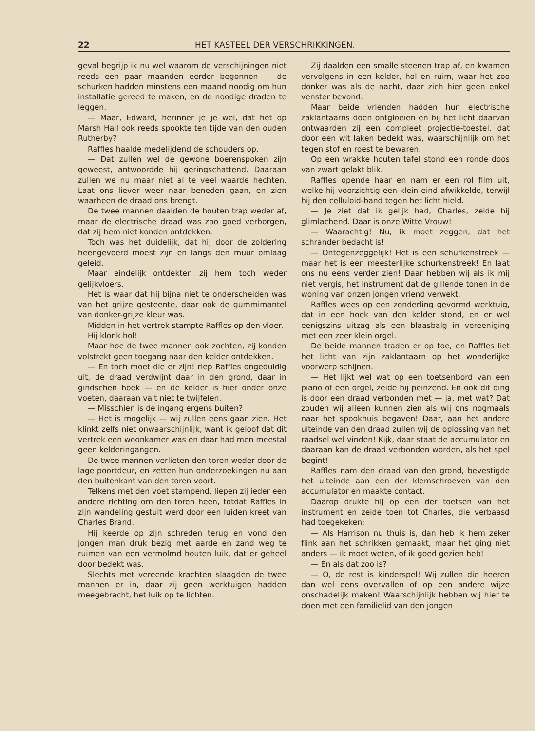22 HET KASTEEL DER VERSCHRIKKINGEN.
geval begrijp ik nu wel waarom de verschijningen niet reeds een paar maanden eerder begonnen — de schurken hadden minstens een maand noodig om hun installatie gereed te maken, en de noodige draden te leggen.
— Maar, Edward, herinner je je wel, dat het op Marsh Hall ook reeds spookte ten tijde van den ouden Rutherby?
Raffles haalde medelijdend de schouders op.
— Dat zullen wel de gewone boerenspoken zijn geweest, antwoordde hij geringschattend. Daaraan zullen we nu maar niet al te veel waarde hechten. Laat ons liever weer naar beneden gaan, en zien waarheen de draad ons brengt.
De twee mannen daalden de houten trap weder af, maar de electrische draad was zoo goed verborgen, dat zij hem niet konden ontdekken.
Toch was het duidelijk, dat hij door de zoldering heengevoerd moest zijn en langs den muur omlaag geleid.
Maar eindelijk ontdekten zij hem toch weder gelijkvloers.
Het is waar dat hij bijna niet te onderscheiden was van het grijze gesteente, daar ook de gummimantel van donker-grijze kleur was.
Midden in het vertrek stampte Raffles op den vloer.
Hij klonk hol!
Maar hoe de twee mannen ook zochten, zij konden volstrekt geen toegang naar den kelder ontdekken.
— En toch moet die er zijn! riep Raffles ongeduldig uit, de draad verdwijnt daar in den grond, daar in gindschen hoek — en de kelder is hier onder onze voeten, daaraan valt niet te twijfelen.
— Misschien is de ingang ergens buiten?
— Het is mogelijk — wij zullen eens gaan zien. Het klinkt zelfs niet onwaarschijnlijk, want ik geloof dat dit vertrek een woonkamer was en daar had men meestal geen kelderingangen.
De twee mannen verlieten den toren weder door de lage poortdeur, en zetten hun onderzoekingen nu aan den buitenkant van den toren voort.
Telkens met den voet stampend, liepen zij ieder een andere richting om den toren heen, totdat Raffles in zijn wandeling gestuit werd door een luiden kreet van Charles Brand.
Hij keerde op zijn schreden terug en vond den jongen man druk bezig met aarde en zand weg te ruimen van een vermolmd houten luik, dat er geheel door bedekt was.
Slechts met vereende krachten slaagden de twee mannen er in, daar zij geen werktuigen hadden meegebracht, het luik op te lichten.
Zij daalden een smalle steenen trap af, en kwamen vervolgens in een kelder, hol en ruim, waar het zoo donker was als de nacht, daar zich hier geen enkel venster bevond.
Maar beide vrienden hadden hun electrische zaklantaarns doen ontgloeien en bij het licht daarvan ontwaarden zij een compleet projectie-toestel, dat door een wit laken bedekt was, waarschijnlijk om het tegen stof en roest te bewaren.
Op een wrakke houten tafel stond een ronde doos van zwart gelakt blik.
Raffles opende haar en nam er een rol film uit, welke hij voorzichtig een klein eind afwikkelde, terwijl hij den celluloid-band tegen het licht hield.
— Je ziet dat ik gelijk had, Charles, zeide hij glimlachend. Daar is onze Witte Vrouw!
— Waarachtig! Nu, ik moet zeggen, dat het schrander bedacht is!
— Ontegenzeggelijk! Het is een schurkenstreek — maar het is een meesterlijke schurkenstreek! En laat ons nu eens verder zien! Daar hebben wij als ik mij niet vergis, het instrument dat de gillende tonen in de woning van onzen jongen vriend verwekt.
Raffles wees op een zonderling gevormd werktuig, dat in een hoek van den kelder stond, en er wel eenigszins uitzag als een blaasbalg in vereeniging met een zeer klein orgel.
De beide mannen traden er op toe, en Raffles liet het licht van zijn zaklantaarn op het wonderlijke voorwerp schijnen.
— Het lijkt wel wat op een toetsenbord van een piano of een orgel, zeide hij peinzend. En ook dit ding is door een draad verbonden met — ja, met wat? Dat zouden wij alleen kunnen zien als wij ons nogmaals naar het spookhuis begaven! Daar, aan het andere uiteinde van den draad zullen wij de oplossing van het raadsel wel vinden! Kijk, daar staat de accumulator en daaraan kan de draad verbonden worden, als het spel begint!
Raffles nam den draad van den grond, bevestigde het uiteinde aan een der klemschroeven van den accumulator en maakte contact.
Daarop drukte hij op een der toetsen van het instrument en zeide toen tot Charles, die verbaasd had toegekeken:
— Als Harrison nu thuis is, dan heb ik hem zeker flink aan het schrikken gemaakt, maar het ging niet anders — ik moet weten, of ik goed gezien heb!
— En als dat zoo is?
— O, de rest is kinderspel! Wij zullen die heeren dan wel eens overvallen of op een andere wijze onschadelijk maken! Waarschijnlijk hebben wij hier te doen met een familielid van den jongen